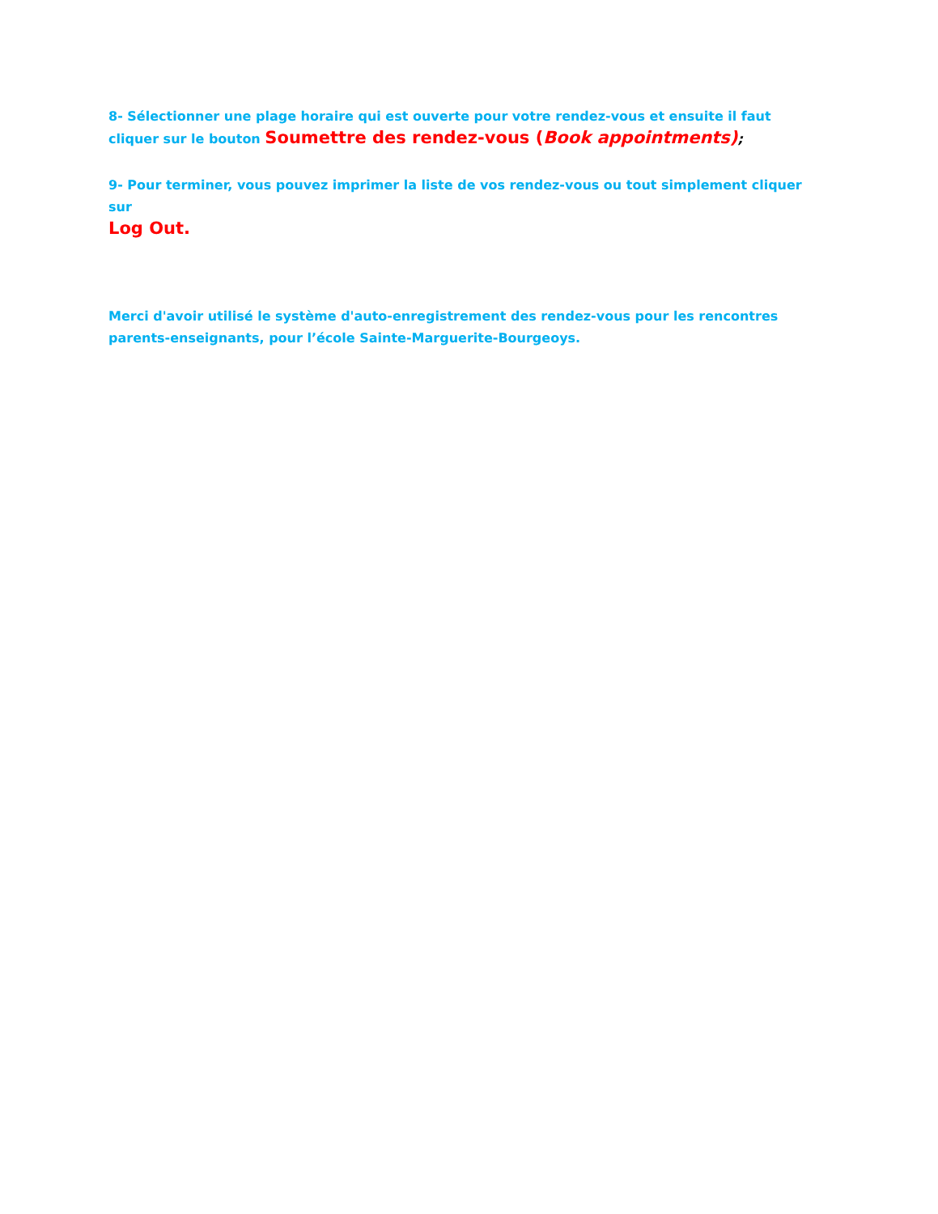8- Sélectionner une plage horaire qui est ouverte pour votre rendez-vous et ensuite il faut cliquer sur le bouton Soumettre des rendez-vous (Book appointments);
9- Pour terminer, vous pouvez imprimer la liste de vos rendez-vous ou tout simplement cliquer sur
Log Out.
Merci d'avoir utilisé le système d'auto-enregistrement des rendez-vous pour les rencontres parents-enseignants, pour l’école Sainte-Marguerite-Bourgeoys.